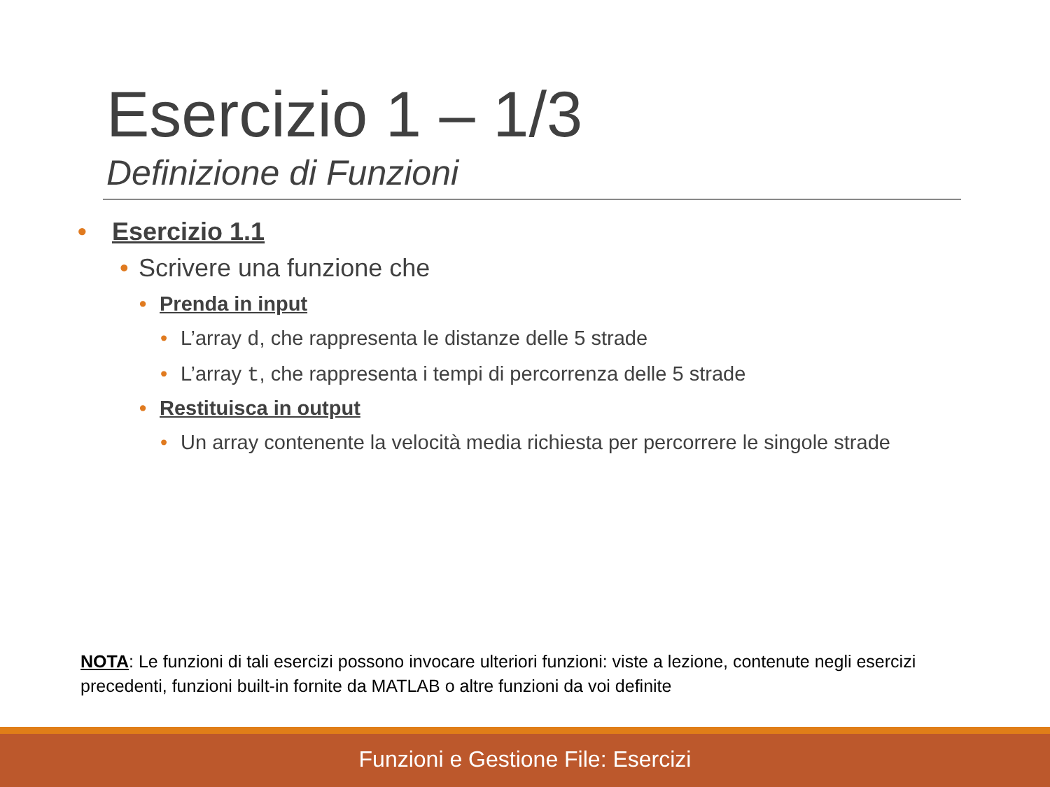Esercizio 1 – 1/3
Definizione di Funzioni
• Esercizio 1.1
• Scrivere una funzione che
• Prenda in input
• L’array d, che rappresenta le distanze delle 5 strade
• L’array t, che rappresenta i tempi di percorrenza delle 5 strade
• Restituisca in output
• Un array contenente la velocità media richiesta per percorrere le singole strade
NOTA: Le funzioni di tali esercizi possono invocare ulteriori funzioni: viste a lezione, contenute negli esercizi precedenti, funzioni built-in fornite da MATLAB o altre funzioni da voi definite
Funzioni e Gestione File: Esercizi